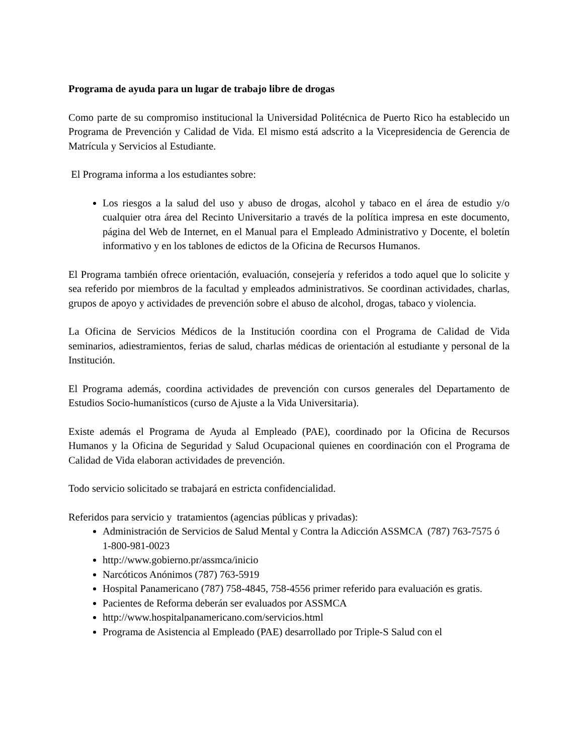Programa de ayuda para un lugar de trabajo libre de drogas
Como parte de su compromiso institucional la Universidad Politécnica de Puerto Rico ha establecido un Programa de Prevención y Calidad de Vida. El mismo está adscrito a la Vicepresidencia de Gerencia de Matrícula y Servicios al Estudiante.
El Programa informa a los estudiantes sobre:
Los riesgos a la salud del uso y abuso de drogas, alcohol y tabaco en el área de estudio y/o cualquier otra área del Recinto Universitario a través de la política impresa en este documento, página del Web de Internet, en el Manual para el Empleado Administrativo y Docente, el boletín informativo y en los tablones de edictos de la Oficina de Recursos Humanos.
El Programa también ofrece orientación, evaluación, consejería y referidos a todo aquel que lo solicite y sea referido por miembros de la facultad y empleados administrativos. Se coordinan actividades, charlas, grupos de apoyo y actividades de prevención sobre el abuso de alcohol, drogas, tabaco y violencia.
La Oficina de Servicios Médicos de la Institución coordina con el Programa de Calidad de Vida seminarios, adiestramientos, ferias de salud, charlas médicas de orientación al estudiante y personal de la Institución.
El Programa además, coordina actividades de prevención con cursos generales del Departamento de Estudios Socio-humanísticos (curso de Ajuste a la Vida Universitaria).
Existe además el Programa de Ayuda al Empleado (PAE), coordinado por la Oficina de Recursos Humanos y la Oficina de Seguridad y Salud Ocupacional quienes en coordinación con el Programa de Calidad de Vida elaboran actividades de prevención.
Todo servicio solicitado se trabajará en estricta confidencialidad.
Referidos para servicio y tratamientos (agencias públicas y privadas):
Administración de Servicios de Salud Mental y Contra la Adicción ASSMCA (787) 763-7575 ó 1-800-981-0023
http://www.gobierno.pr/assmca/inicio
Narcóticos Anónimos (787) 763-5919
Hospital Panamericano (787) 758-4845, 758-4556 primer referido para evaluación es gratis.
Pacientes de Reforma deberán ser evaluados por ASSMCA
http://www.hospitalpanamericano.com/servicios.html
Programa de Asistencia al Empleado (PAE) desarrollado por Triple-S Salud con el